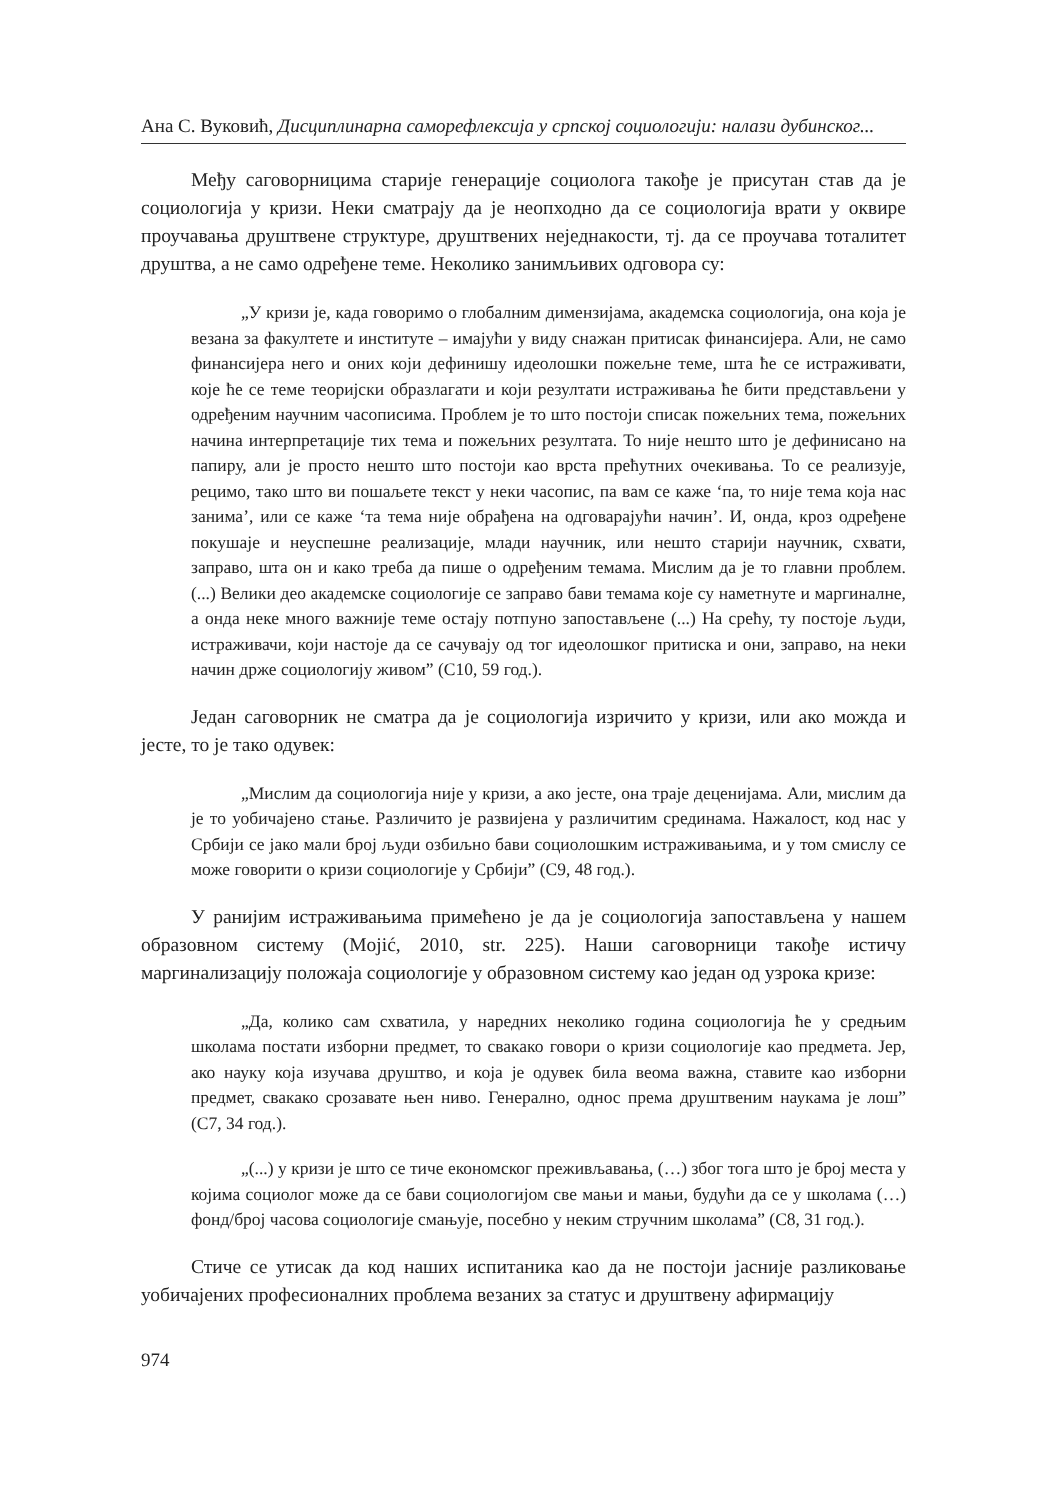Ана С. Вуковић, Дисциплинарна саморефлексија у српској социологији: налази дубинског...
Међу саговорницима старије генерације социолога такође је присутан став да је социологија у кризи. Неки сматрају да је неопходно да се социологија врати у оквире проучавања друштвене структуре, друштвених неједнакости, тј. да се проучава тоталитет друштва, а не само одређене теме. Неколико занимљивих одговора су:
„У кризи је, када говоримо о глобалним димензијама, академска социологија, она која је везана за факултете и институте – имајући у виду снажан притисак финансијера. Али, не само финансијера него и оних који дефинишу идеолошки пожељне теме, шта ће се истраживати, које ће се теме теоријски образлагати и који резултати истраживања ће бити представљени у одређеним научним часописима. Проблем је то што постоји списак пожељних тема, пожељних начина интерпретације тих тема и пожељних резултата. То није нешто што је дефинисано на папиру, али је просто нешто што постоји као врста прећутних очекивања. То се реализује, рецимо, тако што ви пошаљете текст у неки часопис, па вам се каже ‘па, то није тема која нас занима’, или се каже ‘та тема није обрађена на одговарајући начин’. И, онда, кроз одређене покушаје и неуспешне реализације, млади научник, или нешто старији научник, схвати, заправо, шта он и како треба да пише о одређеним темама. Мислим да је то главни проблем. (...) Велики део академске социологије се заправо бави темама које су наметнуте и маргиналне, а онда неке много важније теме остају потпуно запостављене (...) На срећу, ту постоје људи, истраживачи, који настоје да се сачувају од тог идеолошког притиска и они, заправо, на неки начин држе социологију живом” (С10, 59 год.).
Један саговорник не сматра да је социологија изричито у кризи, или ако можда и јесте, то је тако одувек:
„Мислим да социологија није у кризи, а ако јесте, она траје деценијама. Али, мислим да је то уобичајено стање. Различито је развијена у различитим срединама. Нажалост, код нас у Србији се јако мали број људи озбиљно бави социолошким истраживањима, и у том смислу се може говорити о кризи социологије у Србији” (С9, 48 год.).
У ранијим истраживањима примећено је да је социологија запостављена у нашем образовном систему (Mojić, 2010, str. 225). Наши саговорници такође истичу маргинализацију положаја социологије у образовном систему као један од узрока кризе:
„Да, колико сам схватила, у наредних неколико година социологија ће у средњим школама постати изборни предмет, то свакако говори о кризи социологије као предмета. Јер, ако науку која изучава друштво, и која је одувек била веома важна, ставите као изборни предмет, свакако срозавате њен ниво. Генерално, однос према друштвеним наукама је лош” (С7, 34 год.).
„(...) у кризи је што се тиче економског преживљавања, (…) због тога што је број места у којима социолог може да се бави социологијом све мањи и мањи, будући да се у школама (…) фонд/број часова социологије смањује, посебно у неким стручним школама” (С8, 31 год.).
Стиче се утисак да код наших испитаника као да не постоји јасније разликовање уобичајених професионалних проблема везаних за статус и друштвену афирмацију
974